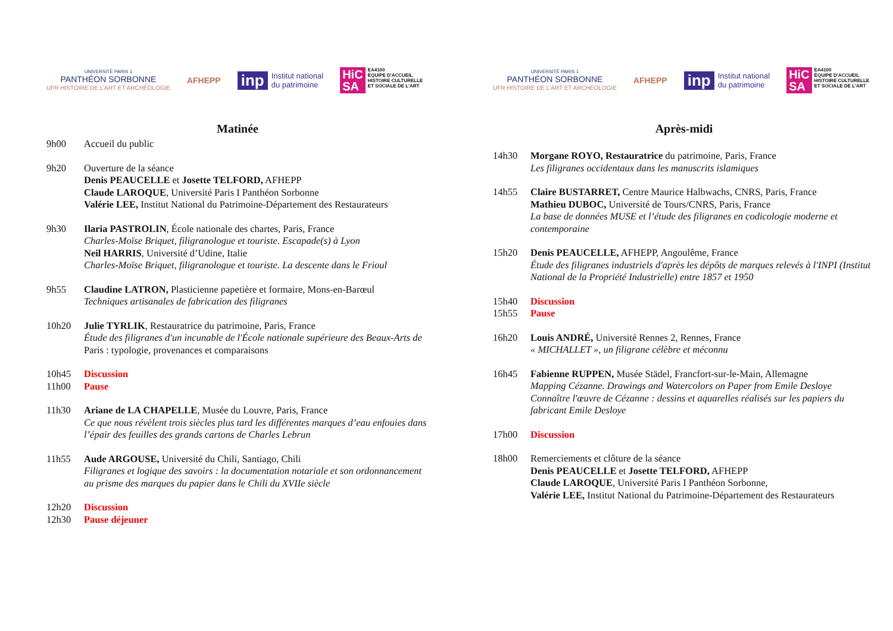UNIVERSITÉ PARIS 1
PANTHÉON SORBONNE
UFR HISTOIRE DE L'ART ET ARCHÉOLOGIE
AFHEPP
inp Institut national
du patrimoine
HiC
SA
EA4100
ÉQUIPE D'ACCUEIL
HISTOIRE CULTURELLE
ET SOCIALE DE L'ART
Matinée
9h00 Accueil du public
9h20 Ouverture de la séance
Denis PEAUCELLE et Josette TELFORD, AFHEPP
Claude LAROQUE, Université Paris I Panthéon Sorbonne
Valérie LEE, Institut National du Patrimoine-Département des Restaurateurs
9h30 Ilaria PASTROLIN, École nationale des chartes, Paris, France
Charles-Moïse Briquet, filigranologue et touriste. Escapade(s) à Lyon
Neil HARRIS, Université d’Udine, Italie
Charles-Moïse Briquet, filigranologue et touriste. La descente dans le Frioul
9h55 Claudine LATRON, Plasticienne papetière et formaire, Mons-en-Barœul
Techniques artisanales de fabrication des filigranes
10h20 Julie TYRLIK, Restauratrice du patrimoine, Paris, France
Étude des filigranes d'un incunable de l'École nationale supérieure des Beaux-Arts de Paris : typologie, provenances et comparaisons
10h45 Discussion
11h00 Pause
11h30 Ariane de LA CHAPELLE, Musée du Louvre, Paris, France
Ce que nous révèlent trois siècles plus tard les différentes marques d’eau enfouies dans l’épair des feuilles des grands cartons de Charles Lebrun
11h55 Aude ARGOUSE, Université du Chili, Santiago, Chili
Filigranes et logique des savoirs : la documentation notariale et son ordonnancement au prisme des marques du papier dans le Chili du XVIIe siècle
12h20 Discussion
12h30 Pause déjeuner
UNIVERSITÉ PARIS 1
PANTHÉON SORBONNE
UFR HISTOIRE DE L'ART ET ARCHÉOLOGIE
AFHEPP
inp Institut national
du patrimoine
HiC
SA
EA4100
ÉQUIPE D'ACCUEIL
HISTOIRE CULTURELLE
ET SOCIALE DE L'ART
Après-midi
14h30 Morgane ROYO, Restauratrice du patrimoine, Paris, France
Les filigranes occidentaux dans les manuscrits islamiques
14h55 Claire BUSTARRET, Centre Maurice Halbwachs, CNRS, Paris, France
Mathieu DUBOC, Université de Tours/CNRS, Paris, France
La base de données MUSE et l’étude des filigranes en codicologie moderne et contemporaine
15h20 Denis PEAUCELLE, AFHEPP, Angoulême, France
Étude des filigranes industriels d'après les dépôts de marques relevés à l'INPI (Institut National de la Propriété Industrielle) entre 1857 et 1950
15h40 Discussion
15h55 Pause
16h20 Louis ANDRÉ, Université Rennes 2, Rennes, France
« MICHALLET », un filigrane célèbre et méconnu
16h45 Fabienne RUPPEN, Musée Städel, Francfort-sur-le-Main, Allemagne
Mapping Cézanne. Drawings and Watercolors on Paper from Emile Desloye
Connaître l'œuvre de Cézanne : dessins et aquarelles réalisés sur les papiers du fabricant Emile Desloye
17h00 Discussion
18h00 Remerciements et clôture de la séance
Denis PEAUCELLE et Josette TELFORD, AFHEPP
Claude LAROQUE, Université Paris I Panthéon Sorbonne,
Valérie LEE, Institut National du Patrimoine-Département des Restaurateurs